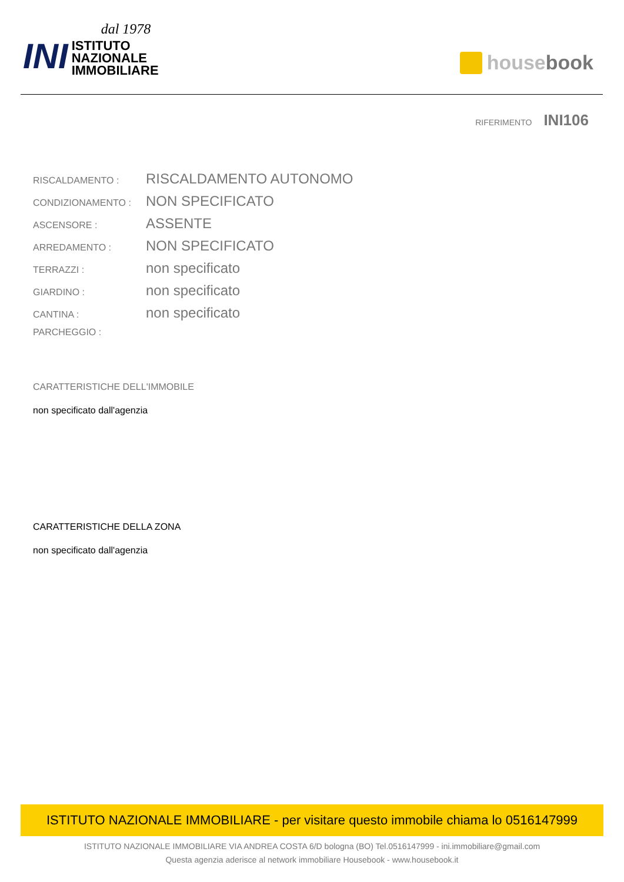INI
dal 1978
ISTITUTO
NAZIONALE
IMMOBILIARE
house book
RIFERIMENTO INI106
RISCALDAMENTO :
RISCALDAMENTO AUTONOMO
CONDIZIONAMENTO :
NON SPECIFICATO
ASCENSORE :
ASSENTE
ARREDAMENTO :
NON SPECIFICATO
TERRAZZI :
non specificato
GIARDINO :
non specificato
CANTINA :
non specificato
PARCHEGGIO :
CARATTERISTICHE DELL'IMMOBILE
non specificato dall'agenzia
CARATTERISTICHE DELLA ZONA
non specificato dall'agenzia
ISTITUTO NAZIONALE IMMOBILIARE - per visitare questo immobile chiama lo 0516147999
ISTITUTO NAZIONALE IMMOBILIARE VIA ANDREA COSTA 6/D bologna (BO) Tel.0516147999 - ini.immobiliare@gmail.com
Questa agenzia aderisce al network immobiliare Housebook - www.housebook.it